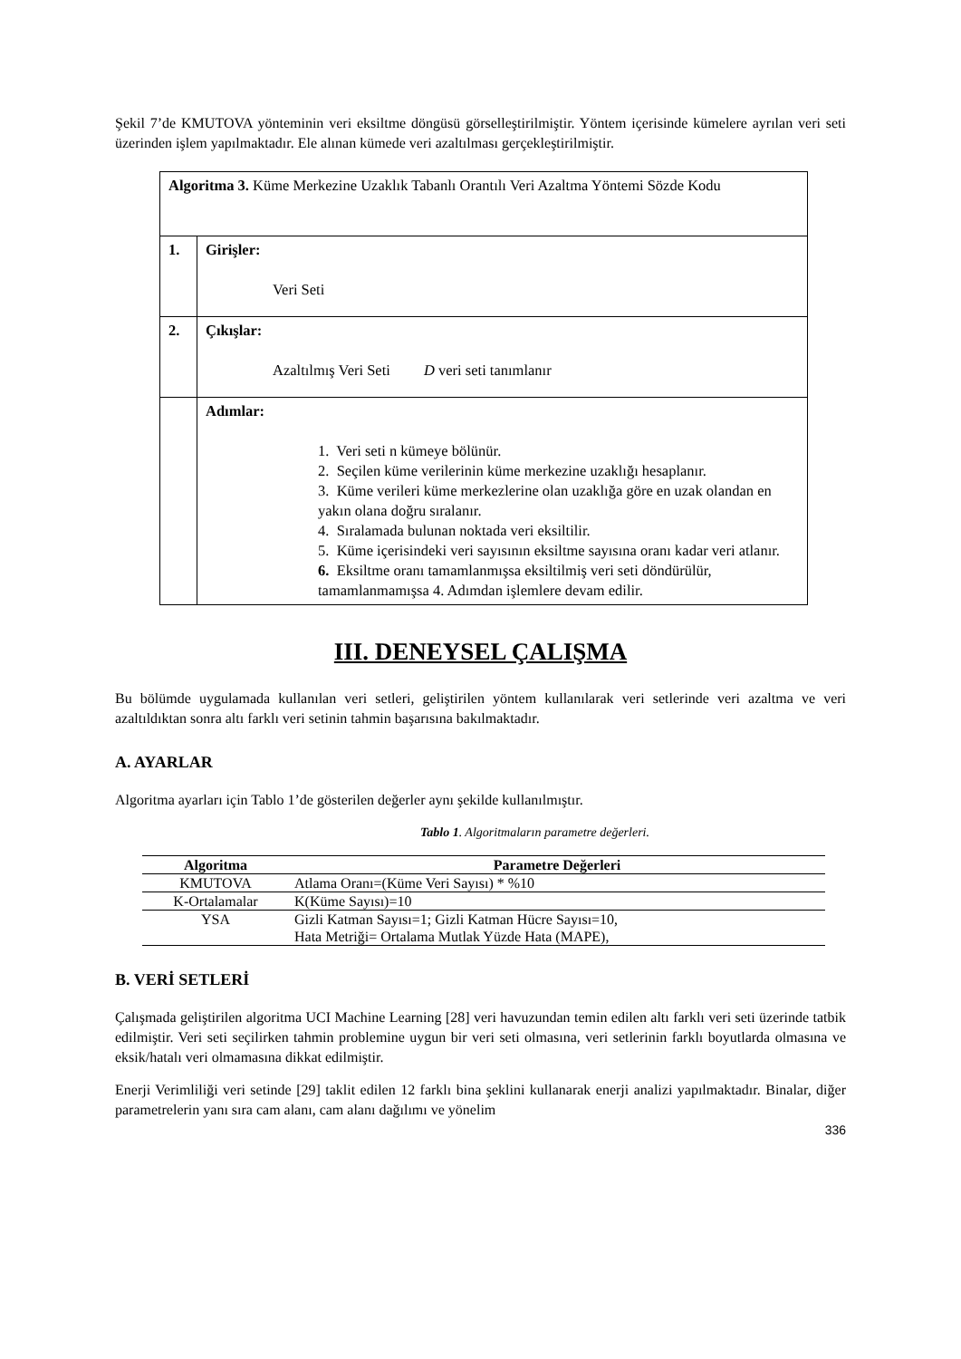Şekil 7’de KMUTOVA yönteminin veri eksiltme döngüsü görselleştirilmiştir. Yöntem içerisinde kümelere ayrılan veri seti üzerinden işlem yapılmaktadır. Ele alınan kümede veri azaltılması gerçekleştirilmiştir.
| Algoritma 3. Küme Merkezine Uzaklık Tabanlı Orantılı Veri Azaltma Yöntemi Sözde Kodu | |
| 1. | Girişler: Veri Seti |
| 2. | Çıkışlar: Azaltılmış Veri Seti D veri seti tanımlanır |
| | Adımlar: 1. Veri seti n kümeye bölünür. 2. Seçilen küme verilerinin küme merkezine uzaklığı hesaplanır. 3. Küme verileri küme merkezlerine olan uzaklığa göre en uzak olandan en yakın olana doğru sıralanır. 4. Sıralamada bulunan noktada veri eksiltilir. 5. Küme içerisindeki veri sayısının eksiltme sayısına oranı kadar veri atlanır. 6. Eksiltme oranı tamamlanmışsa eksiltilmiş veri seti döndürülür, tamamlanmamışsa 4. Adımdan işlemlere devam edilir. |
III. DENEYSEL ÇALIŞMA
Bu bölümde uygulamada kullanılan veri setleri, geliştirilen yöntem kullanılarak veri setlerinde veri azaltma ve veri azaltıldıktan sonra altı farklı veri setinin tahmin başarısına bakılmaktadır.
A. AYARLAR
Algoritma ayarları için Tablo 1’de gösterilen değerler aynı şekilde kullanılmıştır.
Tablo 1. Algoritmaların parametre değerleri.
| Algoritma | Parametre Değerleri |
| --- | --- |
| KMUTOVA | Atlama Oranı=(Küme Veri Sayısı) * %10 |
| K-Ortalamalar | K(Küme Sayısı)=10 |
| YSA | Gizli Katman Sayısı=1; Gizli Katman Hücre Sayısı=10, Hata Metriği= Ortalama Mutlak Yüzde Hata (MAPE), |
B. VERİ SETLERİ
Çalışmada geliştirilen algoritma UCI Machine Learning [28] veri havuzundan temin edilen altı farklı veri seti üzerinde tatbik edilmiştir. Veri seti seçilirken tahmin problemine uygun bir veri seti olmasına, veri setlerinin farklı boyutlarda olmasına ve eksik/hatalı veri olmamasına dikkat edilmiştir.
Enerji Verimliliği veri setinde [29] taklit edilen 12 farklı bina şeklini kullanarak enerji analizi yapılmaktadır. Binalar, diğer parametrelerin yanı sıra cam alanı, cam alanı dağılımı ve yönelim
336